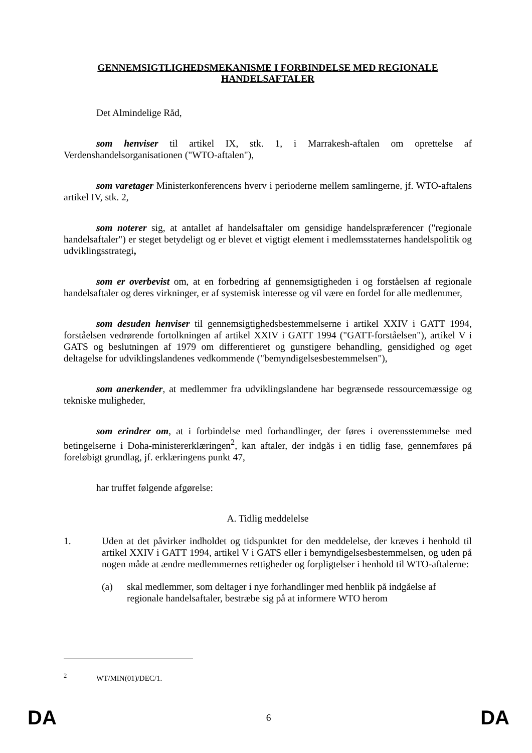GENNEMSIGTLIGHEDSMEKANISME I FORBINDELSE MED REGIONALE HANDELSAFTALER
Det Almindelige Råd,
som henviser til artikel IX, stk. 1, i Marrakesh-aftalen om oprettelse af Verdenshandelsorganisationen ("WTO-aftalen"),
som varetager Ministerkonferencens hverv i perioderne mellem samlingerne, jf. WTO-aftalens artikel IV, stk. 2,
som noterer sig, at antallet af handelsaftaler om gensidige handelspræferencer ("regionale handelsaftaler") er steget betydeligt og er blevet et vigtigt element i medlemsstaternes handelspolitik og udviklingsstrategi,
som er overbevist om, at en forbedring af gennemsigtigheden i og forståelsen af regionale handelsaftaler og deres virkninger, er af systemisk interesse og vil være en fordel for alle medlemmer,
som desuden henviser til gennemsigtighedsbestemmelserne i artikel XXIV i GATT 1994, forståelsen vedrørende fortolkningen af artikel XXIV i GATT 1994 ("GATT-forståelsen"), artikel V i GATS og beslutningen af 1979 om differentieret og gunstigere behandling, gensidighed og øget deltagelse for udviklingslandenes vedkommende ("bemyndigelsesbestemmelsen"),
som anerkender, at medlemmer fra udviklingslandene har begrænsede ressourcemæssige og tekniske muligheder,
som erindrer om, at i forbindelse med forhandlinger, der føres i overensstemmelse med betingelserne i Doha-ministererklæringen<sup>2</sup>, kan aftaler, der indgås i en tidlig fase, gennemføres på foreløbigt grundlag, jf. erklæringens punkt 47,
har truffet følgende afgørelse:
A. Tidlig meddelelse
1. Uden at det påvirker indholdet og tidspunktet for den meddelelse, der kræves i henhold til artikel XXIV i GATT 1994, artikel V i GATS eller i bemyndigelsesbestemmelsen, og uden på nogen måde at ændre medlemmernes rettigheder og forpligtelser i henhold til WTO-aftalerne:
(a) skal medlemmer, som deltager i nye forhandlinger med henblik på indgåelse af regionale handelsaftaler, bestræbe sig på at informere WTO herom
<sup>2</sup> WT/MIN(01)/DEC/1.
DA 6 DA